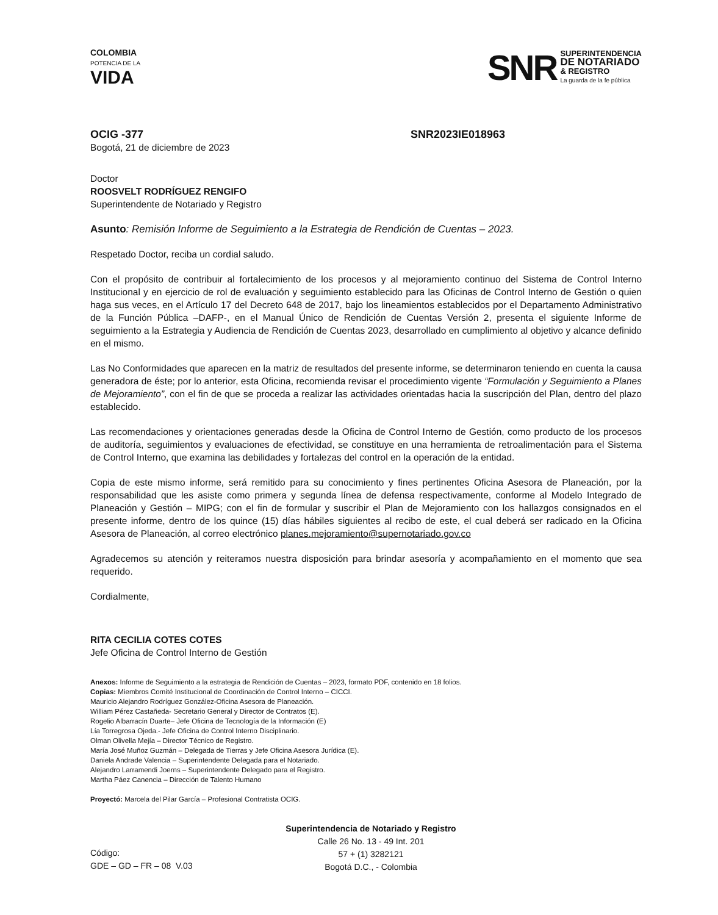COLOMBIA
POTENCIA DE LA
VIDA
SNR
SUPERINTENDENCIA
DE NOTARIADO
& REGISTRO
La guarda de la fe pública
OCIG -377 SNR2023IE018963
Bogotá, 21 de diciembre de 2023
Doctor
ROOSVELT RODRÍGUEZ RENGIFO
Superintendente de Notariado y Registro
Asunto: Remisión Informe de Seguimiento a la Estrategia de Rendición de Cuentas – 2023.
Respetado Doctor, reciba un cordial saludo.
Con el propósito de contribuir al fortalecimiento de los procesos y al mejoramiento continuo del Sistema de Control Interno Institucional y en ejercicio de rol de evaluación y seguimiento establecido para las Oficinas de Control Interno de Gestión o quien haga sus veces, en el Artículo 17 del Decreto 648 de 2017, bajo los lineamientos establecidos por el Departamento Administrativo de la Función Pública –DAFP-, en el Manual Único de Rendición de Cuentas Versión 2, presenta el siguiente Informe de seguimiento a la Estrategia y Audiencia de Rendición de Cuentas 2023, desarrollado en cumplimiento al objetivo y alcance definido en el mismo.
Las No Conformidades que aparecen en la matriz de resultados del presente informe, se determinaron teniendo en cuenta la causa generadora de éste; por lo anterior, esta Oficina, recomienda revisar el procedimiento vigente “Formulación y Seguimiento a Planes de Mejoramiento”, con el fin de que se proceda a realizar las actividades orientadas hacia la suscripción del Plan, dentro del plazo establecido.
Las recomendaciones y orientaciones generadas desde la Oficina de Control Interno de Gestión, como producto de los procesos de auditoría, seguimientos y evaluaciones de efectividad, se constituye en una herramienta de retroalimentación para el Sistema de Control Interno, que examina las debilidades y fortalezas del control en la operación de la entidad.
Copia de este mismo informe, será remitido para su conocimiento y fines pertinentes Oficina Asesora de Planeación, por la responsabilidad que les asiste como primera y segunda línea de defensa respectivamente, conforme al Modelo Integrado de Planeación y Gestión – MIPG; con el fin de formular y suscribir el Plan de Mejoramiento con los hallazgos consignados en el presente informe, dentro de los quince (15) días hábiles siguientes al recibo de este, el cual deberá ser radicado en la Oficina Asesora de Planeación, al correo electrónico planes.mejoramiento@supernotariado.gov.co
Agradecemos su atención y reiteramos nuestra disposición para brindar asesoría y acompañamiento en el momento que sea requerido.
Cordialmente,
RITA CECILIA COTES COTES
Jefe Oficina de Control Interno de Gestión
Anexos: Informe de Seguimiento a la estrategia de Rendición de Cuentas – 2023, formato PDF, contenido en 18 folios.
Copias: Miembros Comité Institucional de Coordinación de Control Interno – CICCI.
Mauricio Alejandro Rodríguez González-Oficina Asesora de Planeación.
William Pérez Castañeda- Secretario General y Director de Contratos (E).
Rogelio Albarracín Duarte– Jefe Oficina de Tecnología de la Información (E)
Lía Torregrosa Ojeda.- Jefe Oficina de Control Interno Disciplinario.
Olman Olivella Mejía – Director Técnico de Registro.
María José Muñoz Guzmán – Delegada de Tierras y Jefe Oficina Asesora Jurídica (E).
Daniela Andrade Valencia – Superintendente Delegada para el Notariado.
Alejandro Larramendi Joerns – Superintendente Delegado para el Registro.
Martha Páez Canencia – Dirección de Talento Humano
Proyectó: Marcela del Pilar García – Profesional Contratista OCIG.
Código:
GDE – GD – FR – 08 V.03
Superintendencia de Notariado y Registro
Calle 26 No. 13 - 49 Int. 201
57 + (1) 3282121
Bogotá D.C., - Colombia